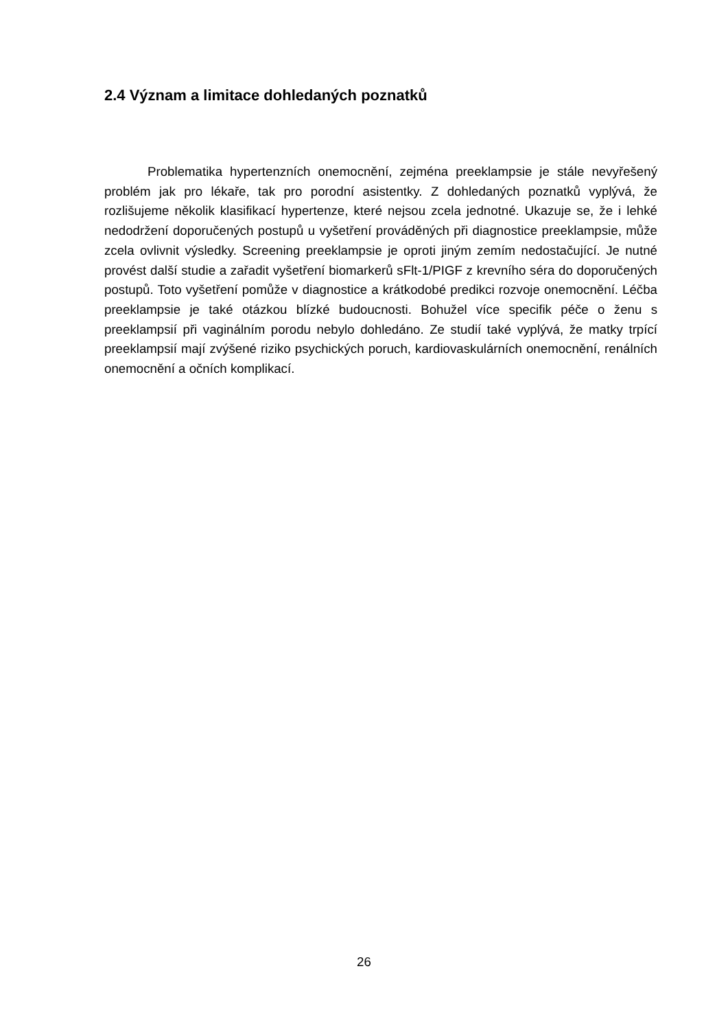2.4 Význam a limitace dohledaných poznatků
Problematika hypertenzních onemocnění, zejména preeklampsie je stále nevyřešený problém jak pro lékaře, tak pro porodní asistentky. Z dohledaných poznatků vyplývá, že rozlišujeme několik klasifikací hypertenze, které nejsou zcela jednotné. Ukazuje se, že i lehké nedodržení doporučených postupů u vyšetření prováděných při diagnostice preeklampsie, může zcela ovlivnit výsledky. Screening preeklampsie je oproti jiným zemím nedostačující. Je nutné provést další studie a zařadit vyšetření biomarkerů sFlt-1/PIGF z krevního séra do doporučených postupů. Toto vyšetření pomůže v diagnostice a krátkodobé predikci rozvoje onemocnění. Léčba preeklampsie je také otázkou blízké budoucnosti. Bohužel více specifik péče o ženu s preeklampsií při vaginálním porodu nebylo dohledáno. Ze studií také vyplývá, že matky trpící preeklampsií mají zvýšené riziko psychických poruch, kardiovaskulárních onemocnění, renálních onemocnění a očních komplikací.
26